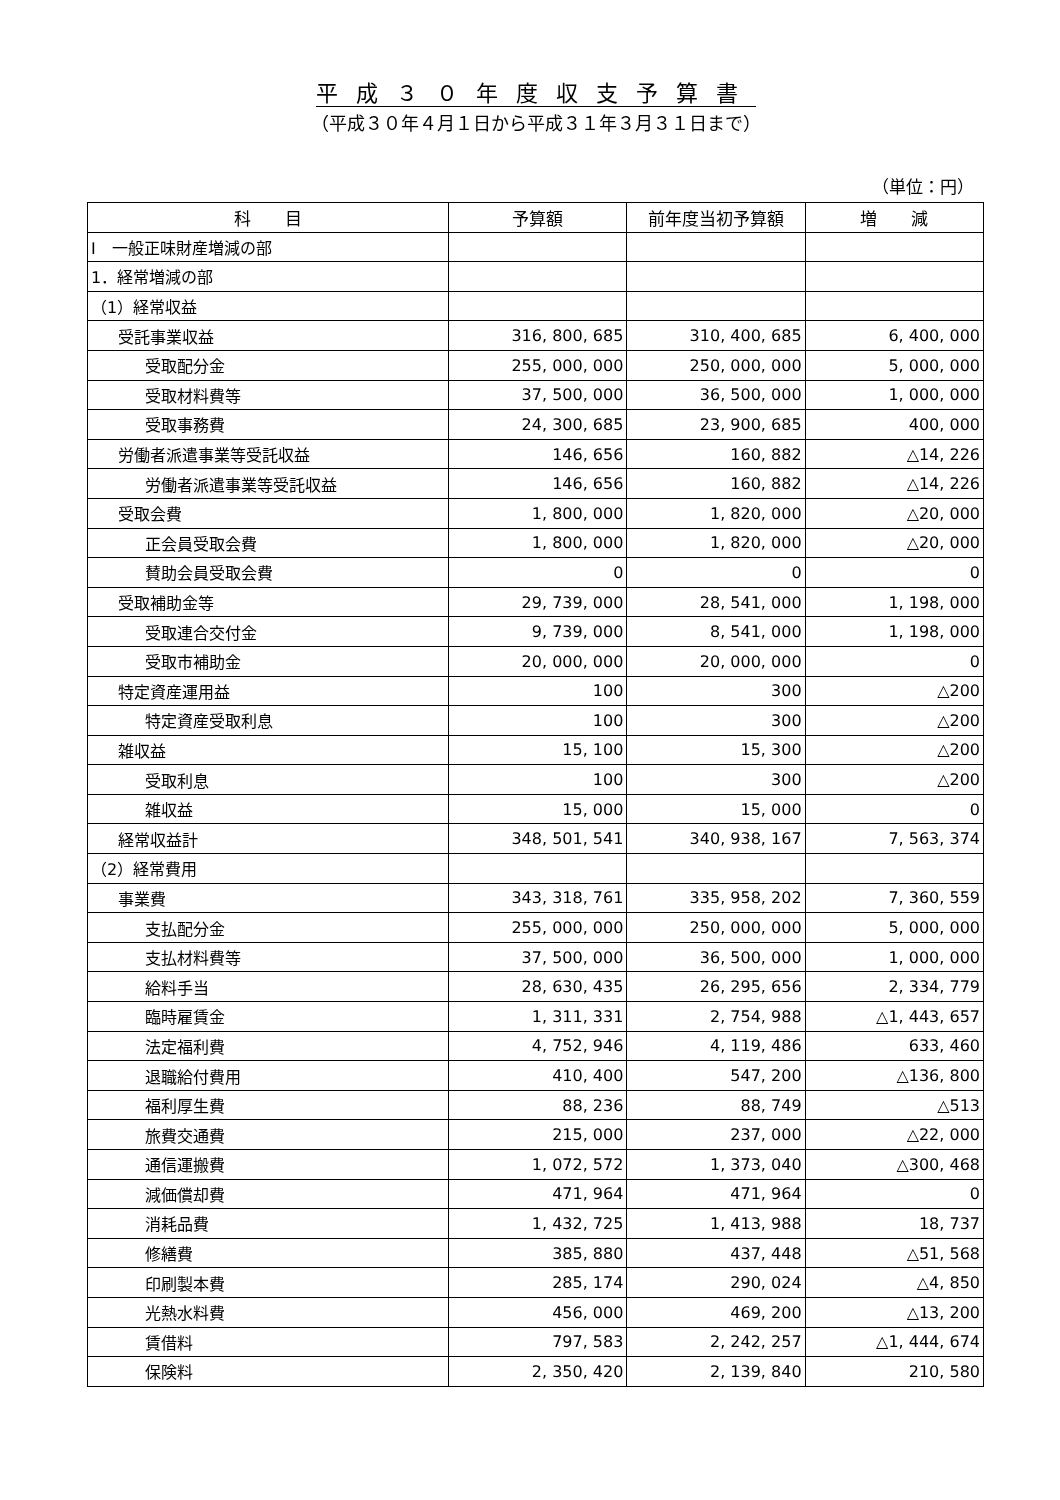平成３０年度収支予算書
（平成３０年４月１日から平成３１年３月３１日まで）
（単位：円）
| 科 目 | 予算額 | 前年度当初予算額 | 増 減 |
| --- | --- | --- | --- |
| Ⅰ 一般正味財産増減の部 | | | |
| 1．経常増減の部 | | | |
| （1）経常収益 | | | |
| 受託事業収益 | 316, 800, 685 | 310, 400, 685 | 6, 400, 000 |
| 受取配分金 | 255, 000, 000 | 250, 000, 000 | 5, 000, 000 |
| 受取材料費等 | 37, 500, 000 | 36, 500, 000 | 1, 000, 000 |
| 受取事務費 | 24, 300, 685 | 23, 900, 685 | 400, 000 |
| 労働者派遣事業等受託収益 | 146, 656 | 160, 882 | △14, 226 |
| 労働者派遣事業等受託収益 | 146, 656 | 160, 882 | △14, 226 |
| 受取会費 | 1, 800, 000 | 1, 820, 000 | △20, 000 |
| 正会員受取会費 | 1, 800, 000 | 1, 820, 000 | △20, 000 |
| 賛助会員受取会費 | 0 | 0 | 0 |
| 受取補助金等 | 29, 739, 000 | 28, 541, 000 | 1, 198, 000 |
| 受取連合交付金 | 9, 739, 000 | 8, 541, 000 | 1, 198, 000 |
| 受取市補助金 | 20, 000, 000 | 20, 000, 000 | 0 |
| 特定資産運用益 | 100 | 300 | △200 |
| 特定資産受取利息 | 100 | 300 | △200 |
| 雑収益 | 15, 100 | 15, 300 | △200 |
| 受取利息 | 100 | 300 | △200 |
| 雑収益 | 15, 000 | 15, 000 | 0 |
| 経常収益計 | 348, 501, 541 | 340, 938, 167 | 7, 563, 374 |
| （2）経常費用 | | | |
| 事業費 | 343, 318, 761 | 335, 958, 202 | 7, 360, 559 |
| 支払配分金 | 255, 000, 000 | 250, 000, 000 | 5, 000, 000 |
| 支払材料費等 | 37, 500, 000 | 36, 500, 000 | 1, 000, 000 |
| 給料手当 | 28, 630, 435 | 26, 295, 656 | 2, 334, 779 |
| 臨時雇賃金 | 1, 311, 331 | 2, 754, 988 | △1, 443, 657 |
| 法定福利費 | 4, 752, 946 | 4, 119, 486 | 633, 460 |
| 退職給付費用 | 410, 400 | 547, 200 | △136, 800 |
| 福利厚生費 | 88, 236 | 88, 749 | △513 |
| 旅費交通費 | 215, 000 | 237, 000 | △22, 000 |
| 通信運搬費 | 1, 072, 572 | 1, 373, 040 | △300, 468 |
| 減価償却費 | 471, 964 | 471, 964 | 0 |
| 消耗品費 | 1, 432, 725 | 1, 413, 988 | 18, 737 |
| 修繕費 | 385, 880 | 437, 448 | △51, 568 |
| 印刷製本費 | 285, 174 | 290, 024 | △4, 850 |
| 光熱水料費 | 456, 000 | 469, 200 | △13, 200 |
| 賃借料 | 797, 583 | 2, 242, 257 | △1, 444, 674 |
| 保険料 | 2, 350, 420 | 2, 139, 840 | 210, 580 |